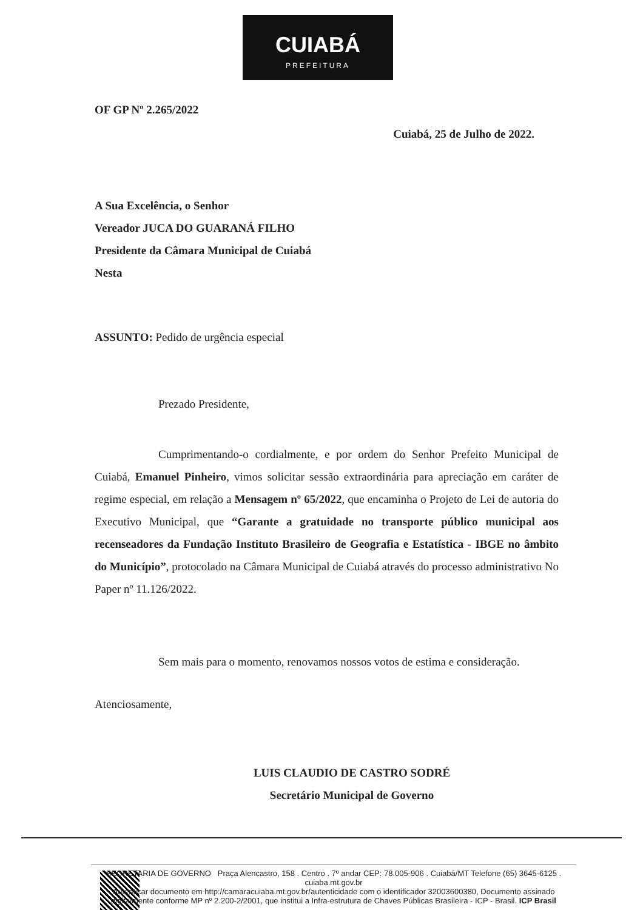CUIABÁ
PREFEITURA
OF GP Nº 2.265/2022
Cuiabá, 25 de Julho de 2022.
A Sua Excelência, o Senhor
Vereador JUCA DO GUARANÁ FILHO
Presidente da Câmara Municipal de Cuiabá
Nesta
ASSUNTO: Pedido de urgência especial
Prezado Presidente,
Cumprimentando-o cordialmente, e por ordem do Senhor Prefeito Municipal de Cuiabá, Emanuel Pinheiro, vimos solicitar sessão extraordinária para apreciação em caráter de regime especial, em relação a Mensagem nº 65/2022, que encaminha o Projeto de Lei de autoria do Executivo Municipal, que “Garante a gratuidade no transporte público municipal aos recenseadores da Fundação Instituto Brasileiro de Geografia e Estatística - IBGE no âmbito do Município”, protocolado na Câmara Municipal de Cuiabá através do processo administrativo No Paper nº 11.126/2022.
Sem mais para o momento, renovamos nossos votos de estima e consideração.
Atenciosamente,
LUIS CLAUDIO DE CASTRO SODRÉ
Secretário Municipal de Governo
SECRETARIA DE GOVERNO Praça Alencastro, 158 . Centro . 7º andar CEP: 78.005-906 . Cuiabá/MT Telefone (65) 3645-6125 . cuiaba.mt.gov.br
Autenticar documento em http://camaracuiaba.mt.gov.br/autenticidade com o identificador 32003600380, Documento assinado digitalmente conforme MP nº 2.200-2/2001, que institui a Infra-estrutura de Chaves Públicas Brasileira - ICP - Brasil. ICP Brasil